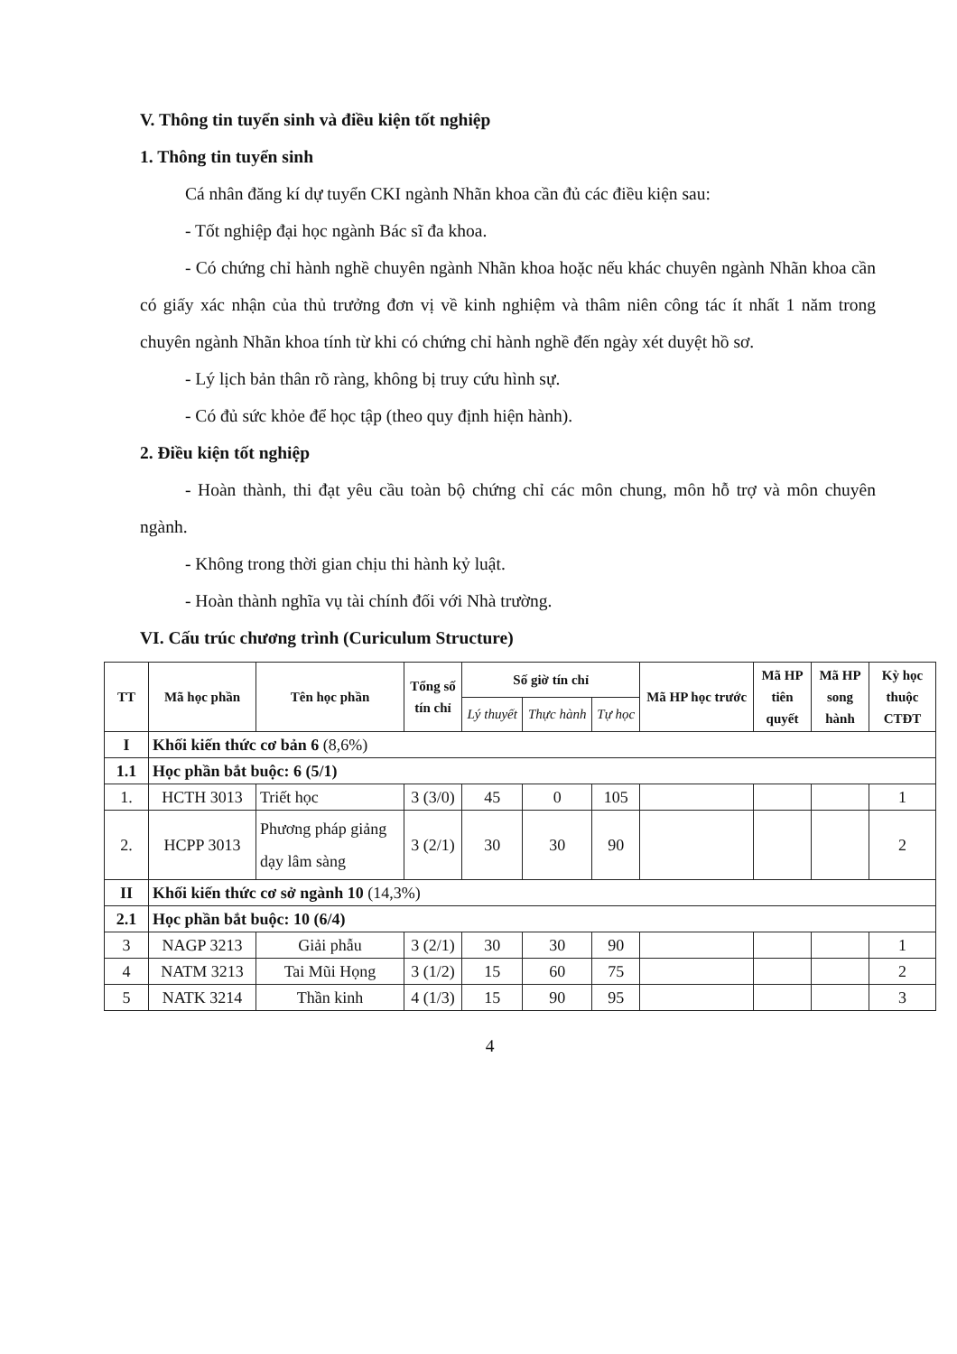V. Thông tin tuyển sinh và điều kiện tốt nghiệp
1. Thông tin tuyển sinh
Cá nhân đăng kí dự tuyển CKI ngành Nhãn khoa cần đủ các điều kiện sau:
- Tốt nghiệp đại học ngành Bác sĩ đa khoa.
- Có chứng chỉ hành nghề chuyên ngành Nhãn khoa hoặc nếu khác chuyên ngành Nhãn khoa cần có giấy xác nhận của thủ trưởng đơn vị về kinh nghiệm và thâm niên công tác ít nhất 1 năm trong chuyên ngành Nhãn khoa tính từ khi có chứng chỉ hành nghề đến ngày xét duyệt hồ sơ.
- Lý lịch bản thân rõ ràng, không bị truy cứu hình sự.
- Có đủ sức khỏe để học tập (theo quy định hiện hành).
2. Điều kiện tốt nghiệp
- Hoàn thành, thi đạt yêu cầu toàn bộ chứng chỉ các môn chung, môn hỗ trợ và môn chuyên ngành.
- Không trong thời gian chịu thi hành kỷ luật.
- Hoàn thành nghĩa vụ tài chính đối với Nhà trường.
VI. Cấu trúc chương trình (Curiculum Structure)
| TT | Mã học phần | Tên học phần | Tổng số tín chỉ | Số giờ tín chỉ | | | Mã HP học trước | Mã HP tiên quyết | Mã HP song hành | Kỳ học thuộc CTĐT |
| --- | --- | --- | --- | --- | --- | --- | --- | --- | --- | --- |
| | | | | Lý thuyết | Thực hành | Tự học | | | | |
| I | Khối kiến thức cơ bản 6 (8,6%) | | | | | | | | | |
| 1.1 | Học phần bắt buộc: 6 (5/1) | | | | | | | | | |
| 1. | HCTH 3013 | Triết học | 3 (3/0) | 45 | 0 | 105 | | | | 1 |
| 2. | HCPP 3013 | Phương pháp giảng dạy lâm sàng | 3 (2/1) | 30 | 30 | 90 | | | | 2 |
| II | Khối kiến thức cơ sở ngành 10 (14,3%) | | | | | | | | | |
| 2.1 | Học phần bắt buộc: 10 (6/4) | | | | | | | | | |
| 3 | NAGP 3213 | Giải phẫu | 3 (2/1) | 30 | 30 | 90 | | | | 1 |
| 4 | NATM 3213 | Tai Mũi Họng | 3 (1/2) | 15 | 60 | 75 | | | | 2 |
| 5 | NATK 3214 | Thần kinh | 4 (1/3) | 15 | 90 | 95 | | | | 3 |
4